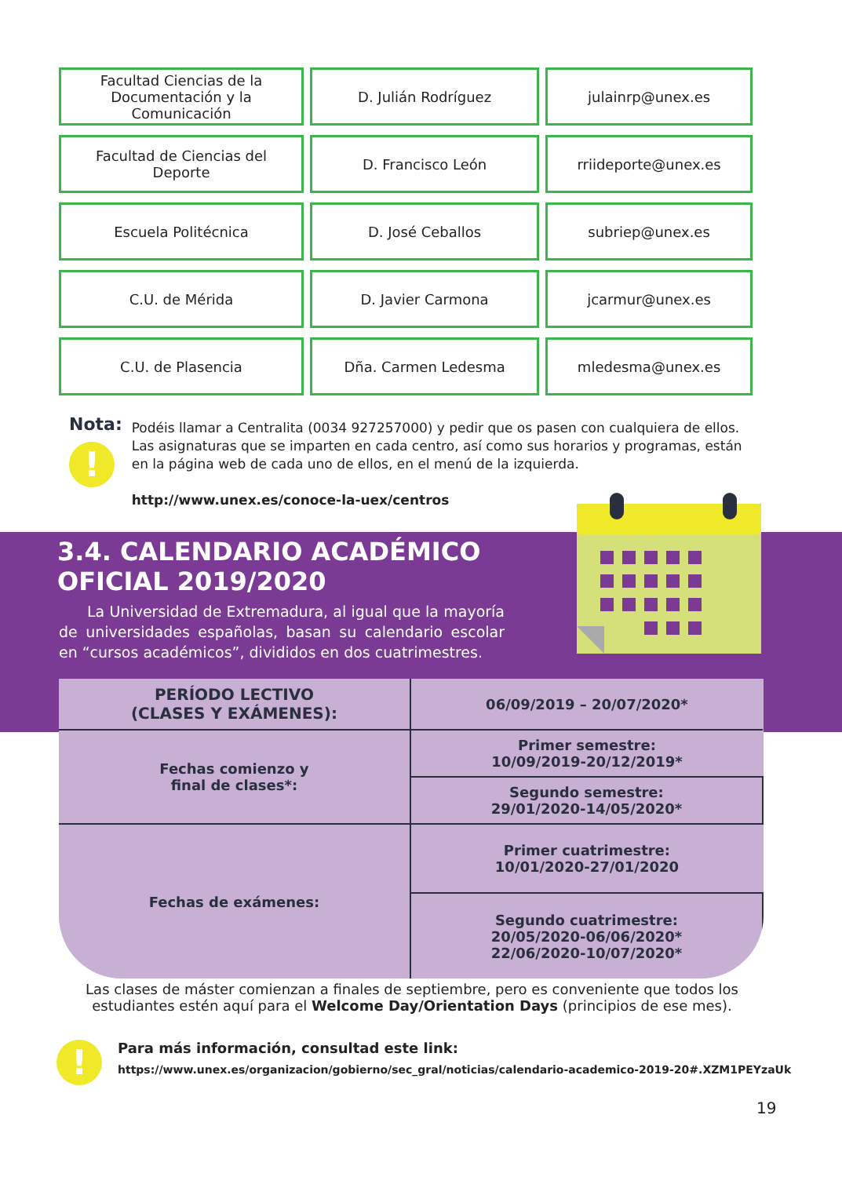| Facultad Ciencias de la Documentación y la Comunicación | D. Julián Rodríguez | julainrp@unex.es |
| Facultad de Ciencias del Deporte | D. Francisco León | rriideporte@unex.es |
| Escuela Politécnica | D. José Ceballos | subriep@unex.es |
| C.U. de Mérida | D. Javier Carmona | jcarmur@unex.es |
| C.U. de Plasencia | Dña. Carmen Ledesma | mledesma@unex.es |
Nota:
!
Podéis llamar a Centralita (0034 927257000) y pedir que os pasen con cualquiera de ellos.
Las asignaturas que se imparten en cada centro, así como sus horarios y programas, están en la página web de cada uno de ellos, en el menú de la izquierda.
http://www.unex.es/conoce-la-uex/centros
3.4. CALENDARIO ACADÉMICO
OFICIAL 2019/2020
La Universidad de Extremadura, al igual que la mayoría de universidades españolas, basan su calendario escolar en “cursos académicos”, divididos en dos cuatrimestres.
| PERÍODO LECTIVO (CLASES Y EXÁMENES): | 06/09/2019 – 20/07/2020* |
| Fechas comienzo y final de clases*: | Primer semestre: 10/09/2019-20/12/2019* |
| | Segundo semestre: 29/01/2020-14/05/2020* |
| Fechas de exámenes: | Primer cuatrimestre: 10/01/2020-27/01/2020 |
| | Segundo cuatrimestre: 20/05/2020-06/06/2020* 22/06/2020-10/07/2020* |
Las clases de máster comienzan a finales de septiembre, pero es conveniente que todos los estudiantes estén aquí para el Welcome Day/Orientation Days (principios de ese mes).
!
Para más información, consultad este link:
https://www.unex.es/organizacion/gobierno/sec_gral/noticias/calendario-academico-2019-20#.XZM1PEYzaUk
19